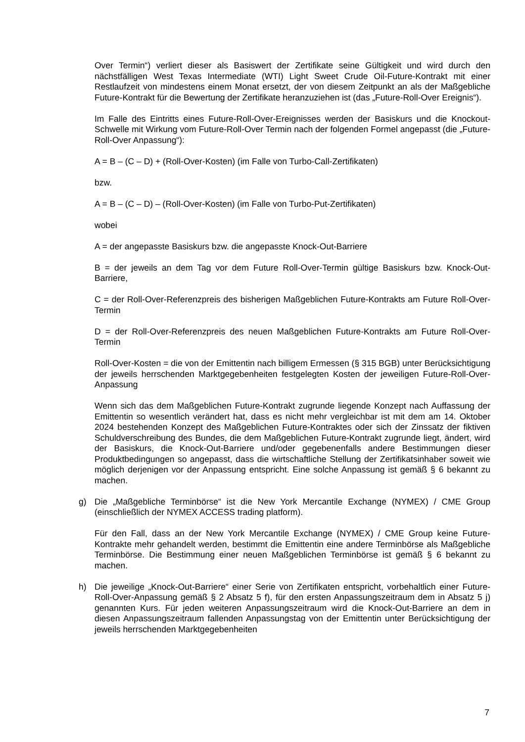Over Termin“) verliert dieser als Basiswert der Zertifikate seine Gültigkeit und wird durch den nächstfälligen West Texas Intermediate (WTI) Light Sweet Crude Oil-Future-Kontrakt mit einer Restlaufzeit von mindestens einem Monat ersetzt, der von diesem Zeitpunkt an als der Maßgebliche Future-Kontrakt für die Bewertung der Zertifikate heranzuziehen ist (das „Future-Roll-Over Ereignis“).
Im Falle des Eintritts eines Future-Roll-Over-Ereignisses werden der Basiskurs und die Knockout-Schwelle mit Wirkung vom Future-Roll-Over Termin nach der folgenden Formel angepasst (die „Future-Roll-Over Anpassung“):
A = B – (C – D) + (Roll-Over-Kosten) (im Falle von Turbo-Call-Zertifikaten)
bzw.
A = B – (C – D) – (Roll-Over-Kosten) (im Falle von Turbo-Put-Zertifikaten)
wobei
A = der angepasste Basiskurs bzw. die angepasste Knock-Out-Barriere
B = der jeweils an dem Tag vor dem Future Roll-Over-Termin gültige Basiskurs bzw. Knock-Out-Barriere,
C = der Roll-Over-Referenzpreis des bisherigen Maßgeblichen Future-Kontrakts am Future Roll-Over-Termin
D = der Roll-Over-Referenzpreis des neuen Maßgeblichen Future-Kontrakts am Future Roll-Over-Termin
Roll-Over-Kosten = die von der Emittentin nach billigem Ermessen (§ 315 BGB) unter Berücksichtigung der jeweils herrschenden Marktgegebenheiten festgelegten Kosten der jeweiligen Future-Roll-Over-Anpassung
Wenn sich das dem Maßgeblichen Future-Kontrakt zugrunde liegende Konzept nach Auffassung der Emittentin so wesentlich verändert hat, dass es nicht mehr vergleichbar ist mit dem am 14. Oktober 2024 bestehenden Konzept des Maßgeblichen Future-Kontraktes oder sich der Zinssatz der fiktiven Schuldverschreibung des Bundes, die dem Maßgeblichen Future-Kontrakt zugrunde liegt, ändert, wird der Basiskurs, die Knock-Out-Barriere und/oder gegebenenfalls andere Bestimmungen dieser Produktbedingungen so angepasst, dass die wirtschaftliche Stellung der Zertifikatsinhaber soweit wie möglich derjenigen vor der Anpassung entspricht. Eine solche Anpassung ist gemäß § 6 bekannt zu machen.
g) Die „Maßgebliche Terminbörse“ ist die New York Mercantile Exchange (NYMEX) / CME Group (einschließlich der NYMEX ACCESS trading platform).
Für den Fall, dass an der New York Mercantile Exchange (NYMEX) / CME Group keine Future-Kontrakte mehr gehandelt werden, bestimmt die Emittentin eine andere Terminbörse als Maßgebliche Terminbörse. Die Bestimmung einer neuen Maßgeblichen Terminbörse ist gemäß § 6 bekannt zu machen.
h) Die jeweilige „Knock-Out-Barriere“ einer Serie von Zertifikaten entspricht, vorbehaltlich einer Future-Roll-Over-Anpassung gemäß § 2 Absatz 5 f), für den ersten Anpassungszeitraum dem in Absatz 5 j) genannten Kurs. Für jeden weiteren Anpassungszeitraum wird die Knock-Out-Barriere an dem in diesen Anpassungszeitraum fallenden Anpassungstag von der Emittentin unter Berücksichtigung der jeweils herrschenden Marktgegebenheiten
7